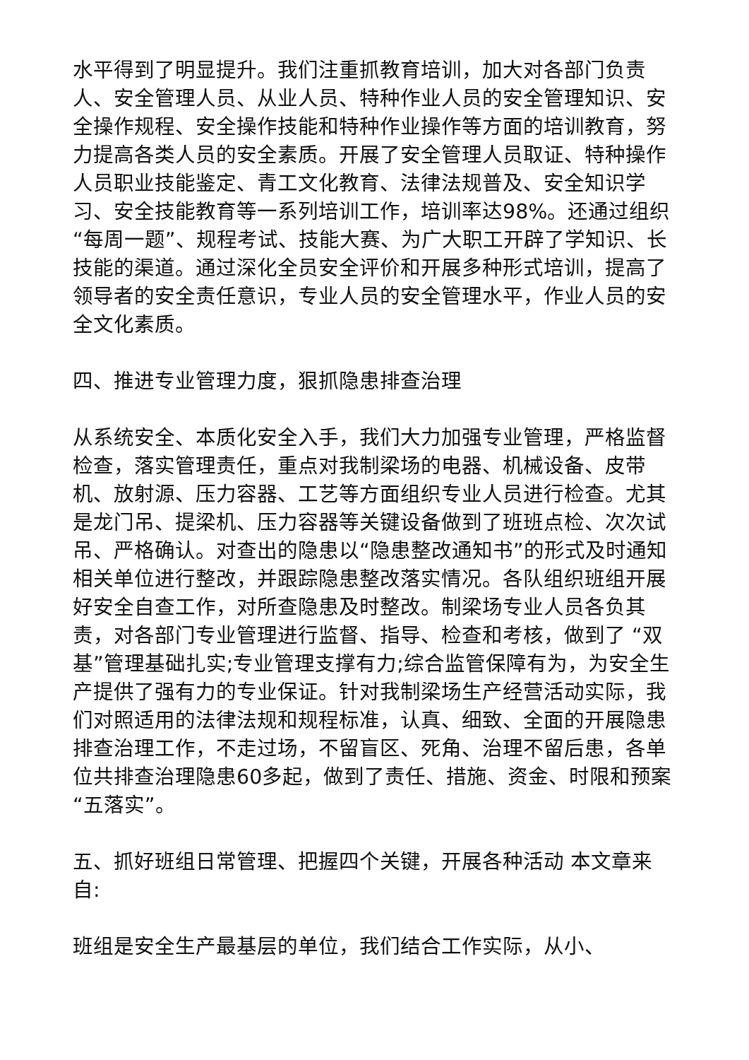水平得到了明显提升。我们注重抓教育培训，加大对各部门负责人、安全管理人员、从业人员、特种作业人员的安全管理知识、安全操作规程、安全操作技能和特种作业操作等方面的培训教育，努力提高各类人员的安全素质。开展了安全管理人员取证、特种操作人员职业技能鉴定、青工文化教育、法律法规普及、安全知识学习、安全技能教育等一系列培训工作，培训率达98%。还通过组织“每周一题”、规程考试、技能大赛、为广大职工开辟了学知识、长技能的渠道。通过深化全员安全评价和开展多种形式培训，提高了领导者的安全责任意识，专业人员的安全管理水平，作业人员的安全文化素质。
四、推进专业管理力度，狠抓隐患排查治理
从系统安全、本质化安全入手，我们大力加强专业管理，严格监督检查，落实管理责任，重点对我制梁场的电器、机械设备、皮带机、放射源、压力容器、工艺等方面组织专业人员进行检查。尤其是龙门吊、提梁机、压力容器等关键设备做到了班班点检、次次试吊、严格确认。对查出的隐患以“隐患整改通知书”的形式及时通知相关单位进行整改，并跟踪隐患整改落实情况。各队组织班组开展好安全自查工作，对所查隐患及时整改。制梁场专业人员各负其责，对各部门专业管理进行监督、指导、检查和考核，做到了 “双基”管理基础扎实;专业管理支撑有力;综合监管保障有为，为安全生产提供了强有力的专业保证。针对我制梁场生产经营活动实际，我们对照适用的法律法规和规程标准，认真、细致、全面的开展隐患排查治理工作，不走过场，不留盲区、死角、治理不留后患，各单位共排查治理隐患60多起，做到了责任、措施、资金、时限和预案“五落实”。
五、抓好班组日常管理、把握四个关键，开展各种活动 本文章来自:
班组是安全生产最基层的单位，我们结合工作实际，从小、